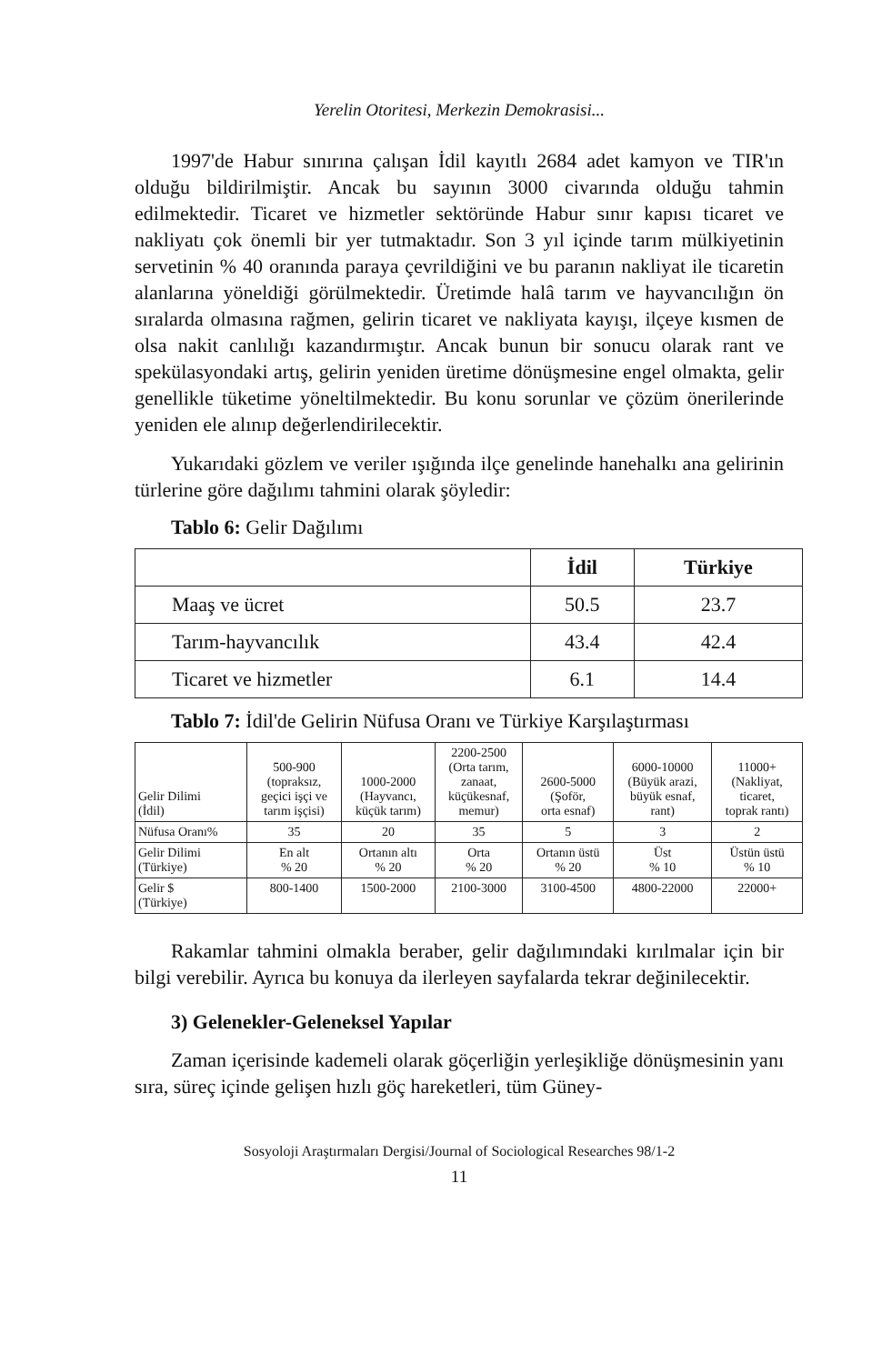Yerelin Otoritesi, Merkezin Demokrasisi...
1997'de Habur sınırına çalışan İdil kayıtlı 2684 adet kamyon ve TIR'ın olduğu bildirilmiştir. Ancak bu sayının 3000 civarında olduğu tahmin edilmektedir. Ticaret ve hizmetler sektöründe Habur sınır kapısı ticaret ve nakliyatı çok önemli bir yer tutmaktadır. Son 3 yıl içinde tarım mülkiyetinin servetinin % 40 oranında paraya çevrildiğini ve bu paranın nakliyat ile ticaretin alanlarına yöneldiği görülmektedir. Üretimde halâ tarım ve hayvancılığın ön sıralarda olmasına rağmen, gelirin ticaret ve nakliyata kayışı, ilçeye kısmen de olsa nakit canlılığı kazandırmıştır. Ancak bunun bir sonucu olarak rant ve spekülasyondaki artış, gelirin yeniden üretime dönüşmesine engel olmakta, gelir genellikle tüketime yöneltilmektedir. Bu konu sorunlar ve çözüm önerilerinde yeniden ele alınıp değerlendirilecektir.
Yukarıdaki gözlem ve veriler ışığında ilçe genelinde hanehalkı ana gelirinin türlerine göre dağılımı tahmini olarak şöyledir:
Tablo 6: Gelir Dağılımı
| | İdil | Türkiye |
| --- | --- | --- |
| Maaş ve ücret | 50.5 | 23.7 |
| Tarım-hayvancılık | 43.4 | 42.4 |
| Ticaret ve hizmetler | 6.1 | 14.4 |
Tablo 7: İdil'de Gelirin Nüfusa Oranı ve Türkiye Karşılaştırması
| Gelir Dilimi (İdil) | 500-900 (topraksız, geçici işçi ve tarım işçisi) | 1000-2000 (Hayvancı, küçük tarım) | 2200-2500 (Orta tarım, zanaat, küçükesnaf, memur) | 2600-5000 (Şoför, orta esnaf) | 6000-10000 (Büyük arazi, büyük esnaf, rant) | 11000+ (Nakliyat, ticaret, toprak rantı) |
| Nüfusa Oranı% | 35 | 20 | 35 | 5 | 3 | 2 |
| Gelir Dilimi (Türkiye) | En alt % 20 | Ortanın altı % 20 | Orta % 20 | Ortanın üstü % 20 | Üst % 10 | Üstün üstü % 10 |
| Gelir $ (Türkiye) | 800-1400 | 1500-2000 | 2100-3000 | 3100-4500 | 4800-22000 | 22000+ |
Rakamlar tahmini olmakla beraber, gelir dağılımındaki kırılmalar için bir bilgi verebilir. Ayrıca bu konuya da ilerleyen sayfalarda tekrar değinilecektir.
3) Gelenekler-Geleneksel Yapılar
Zaman içerisinde kademeli olarak göçerliğin yerleşikliğe dönüşmesinin yanı sıra, süreç içinde gelişen hızlı göç hareketleri, tüm Güney-
Sosyoloji Araştırmaları Dergisi/Journal of Sociological Researches 98/1-2
11